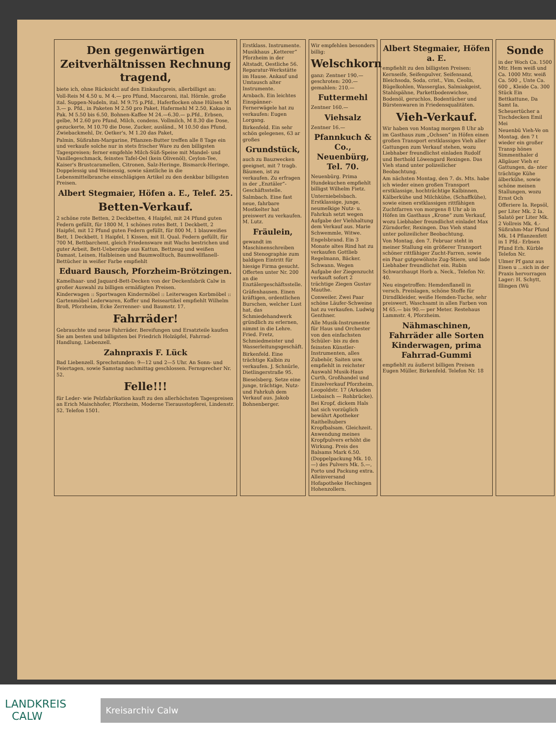Den gegenwärtigen Zeitverhältnissen Rechnung tragend,
biete ich, ohne Rücksicht auf den Einkaufspreis, allerbilligst an:
Voll-Reis M 4.50 u. M 4.— pro Pfund, Maccaroni, ital. Hörnle, große ital. Suppen-Nudeln, ital. M 9.75 p.Pfd., Haferflocken ohne Hülsen M 3.— p. Pfd., in Paketen M 2.50 pro Paket, Hafermehl M 2.50, Kakao in Pak. M 5.50 bis 6.50, Bohnen-Kaffee M 24.—6.30.— p.Pfd., Erbsen, gelbe, M 2.60 pro Pfund, Milch, condens. Vollmilch, M 8.30 die Dose, gezuckerte, M 10.70 die Dose, Zucker, ausländ., M 10.50 das Pfund, Zwiebackmehl, Dr. Oetker's, M 1.20 das Paket,
Palmin, Süßrahm-Margarine, Pflanzen-Butter treffen alle 8 Tage ein und verkaufe solche nur in stets frischer Ware zu den billigsten Tagespreisen; ferner empfehle Milch-Süß-Speise mit Mandel- und Vanillegeschmack, feinstes Tafel-Oel (kein Olivenöl), Ceylon-Tee, Kaiser's Brustcaramellen, Citronen, Salz-Heringe, Bismarck-Heringe, Doppelessig und Weinessig, sowie sämtliche in die Lebensmittelbranche einschlägigen Artikel zu den denkbar billigsten Preisen.
Albert Stegmaier, Höfen a. E., Telef. 25.
Betten-Verkauf.
2 schöne rote Betten, 2 Deckbetten, 4 Haipfel, mit 24 Pfund guten Federn gefüllt, für 1800 M, 1 schönes rotes Bett, 1 Deckbett, 2 Haipfel, mit 12 Pfund guten Federn gefüllt, für 800 M, 1 blauweißes Bett, 1 Deckbett, 1 Haipfel, 1 Kissen, mit II. Qual. Federn gefüllt, für 700 M, Bettbarchent, gleich Friedensware mit Wachs bestrichen und guter Arbeit, Bett-Ueberzüge aus Kattun, Bettzeug und weißen Damast, Leinen, Halbleinen und Baumwolltuch, Baumwollflanell-Bettücher in weißer Farbe empfiehlt
Eduard Bausch, Pforzheim-Brötzingen.
Kamelhaar- und Jaquard-Bett-Decken von der Deckenfabrik Calw in großer Auswahl zu billigen ermäßigten Preisen.
Kinderwagen :: Sportwagen Kindermöbel :: Leiterwagen Korbmöbel :: Gartenmöbel Lederwaren, Koffer und Reiseartikel empfiehlt Wilhelm Broß, Pforzheim, Ecke Zerrenner- und Baumstr. 17.
Fahrräder!
Gebrauchte und neue Fahrräder. Bereifungen und Ersatzteile kaufen Sie am besten und billigsten bei Friedrich Holzäpfel, Fahrrad-Handlung, Liebenzell.
Zahnpraxis F. Lück
Bad Liebenzell. Sprechstunden: 9—12 und 2—5 Uhr. An Sonn- und Feiertagen, sowie Samstag nachmittag geschlossen. Fernsprecher Nr. 52.
Felle!!!
für Leder- wie Pelzfabrikation kauft zu den allerhöchsten Tagespreisen an Erich Maischhofer, Pforzheim, Moderne Tierausstopferei, Lindenstr. 52. Telefon 1501.
Erstklass. Instrumente. Musikhaus „Ketterer“ Pforzheim in der Altstadt, Oestliche 56. Reparatur-Werkstätte im Hause. Ankauf und Umtausch alter Instrumente.
Arnbach. Ein leichtes Einspänner-Fernerwägele hat zu verkaufen: Eugen Lorgang.
Birkenfeld. Ein sehr schön gelegenes, 63 ar großes
Grundstück,
auch zu Bauzwecken geeignet, mit 7 tragb. Bäumen, ist zu verkaufen. Zu erfragen in der „Enztäler“-Geschäftsstelle.
Salmbach. Eine fast neue, fahrbare Mostkelter hat preiswert zu verkaufen. M. Lutz.
Fräulein,
gewandt im Maschinenschreiben und Stenographie zum baldigen Eintritt für hiesige Firma gesucht. Offerten unter Nr. 200 an die Enztälergeschäftsstelle.
Gräfenhausen. Einen kräftigen, ordentlichen Burschen, welcher Lust hat, das Schmiedehandwerk gründlich zu erlernen, nimmt in die Lehre. Fried. Fretz, Schmiedmeister und Wasserleitungsgeschäft.
Birkenfeld. Eine trächtige Kalbin zu verkaufen. J. Schnürle, Dietlingerstraße 95.
Bieselsberg. Setze eine junge, trächtige, Nutz- und Fahrkuh dem Verkauf aus. Jakob Bohnenberger.
Wir empfehlen besonders billig:
Welschkorn
ganz: Zentner 190.— geschroten: 200.— gemahlen: 210.—
Futtermehl
Zentner 160.—
Viehsalz
Zentner 16.—
Pfannkuch & Co., Neuenbürg, Tel. 70.
Neuenbürg. Prima Hundekuchen empfiehlt billigst Wilhelm Fietz.
Unterniebelsbach. Erstklassige, junge, neumelkige Nutz- u. Fahrkuh setzt wegen Aufgabe der Viehhaltung dem Verkauf aus. Marie Schwemmle, Witwe.
Engelsbrand. Ein 3 Monate altes Rind hat zu verkaufen Gottlieb Regelmann, Bäcker.
Schwann. Wegen Aufgabe der Ziegenzucht verkauft sofort 2 trächtige Ziegen Gustav Mauthe.
Conweiler. Zwei Paar schöne Läufer-Schweine hat zu verkaufen. Ludwig Genthner.
Alle Musik-Instrumente für Haus und Orchester von den einfachsten Schüler- bis zu den feinsten Künstler-Instrumenten, alles Zubehör, Saiten usw. empfiehlt in reichster Auswahl Musik-Haus Curth, Großhandel und Einzelverkauf Pforzheim, Leopoldstr. 17 (Arkaden Liebaisch — Rohbrücke).
Bei Kropf, dickem Hals hat sich vorzüglich bewährt Apotheker Raithelhubers Kropfbalsam. Gleichzeit. Anwendung meines Kropfpulvers erhöht die Wirkung. Preis des Balsams Mark 6.50. (Doppelpackung Mk. 10.—) des Pulvers Mk. 5.—, Porto und Packung extra. Alleinversand Hofapotheke Hechingen Hohenzollern.
Albert Stegmaier, Höfen a. E.
empfiehlt zu den billigsten Preisen: Kernseife, Seifenpulver, Seifensand, Bleichsoda, Soda, crist., Vim, Ceolin, Bügelkohlen, Wasserglas, Salmiakgeist, Stahlspähne, Parkettbodenwichse, Bodenöl, geruchlos, Bodentücher und Bürstenwaren in Friedensqualitäten.
Vieh-Verkauf.
Wir haben von Montag morgen 8 Uhr ab im Gasthaus zum „Ochsen“ in Höfen einen großen Transport erstklassiges Vieh aller Gattungen zum Verkauf stehen, wozu Liebhaber freundlichst einladen Rudolf und Berthold Löwengard Rexingen. Das Vieh stand unter polizeilicher Beobachtung.
Am nächsten Montag, den 7. ds. Mts. habe ich wieder einen großen Transport erstklassige, hochträchtige Kalbinnen, Kälberkühe und Milchkühe, (Schaffkühe), sowie einen erstklassigen rittfähigen Zuchtfarren von morgens 8 Uhr ab in Höfen im Gasthaus „Krone“ zum Verkauf, wozu Liebhaber freundlichst einladet Max Zürndorfer, Rexingen. Das Vieh stand unter polizeilicher Beobachtung.
Von Montag, den 7. Februar steht in meiner Stallung ein größerer Transport schöner rittfähiger Zucht-Farren, sowie ein Paar gutgewöhnte Zug-Stiere, und lade Liebhaber freundlichst ein. Rubin Schwarzhaupt Horb a. Neck., Telefon Nr. 40.
Neu eingetroffen: Hemdenflanell in versch. Preislagen, schöne Stoffe für Dirndlkleider, weiße Hemden-Tuche, sehr preiswert, Waschsamt in allen Farben von M 65.— bis 90.— per Meter. Restehaus Lammstr. 4, Pforzheim.
Nähmaschinen, Fahrräder alle Sorten Kinderwagen, prima Fahrrad-Gummi
empfiehlt zu äußerst billigen Preisen Eugen Müller, Birkenfeld. Telefon Nr. 18
Sonde
in der Woch Ca. 1500 Mtr. Hem weiß und Ca. 1000 Mtr. weiß Ca. 500 „ Unte Ca. 600 „ Kleide Ca. 300 Stück Ein Bettkattune, Da Samt Ia. Scheuertücher a Tischdecken Emil Mei
Neuenbü Vieh-Ve on Montag, den 7 t wieder ein großer Transp hönes Simmenthaler d Allgäuer Vieh er Gattungen, da- nter trächtige Kühe älberkühe, sowie schöne meinen Stallungen, wozu Ernst Och
Offeriere Ia. Repsöl, per Liter Mk. 2 Ia. Salatö per Liter Mk. 2 Vollreis Mk. 4.- Süßrahm-Mar Pfund Mk. 14 Pflanzenfett in 1 Pfd.- Erbsen Pfund Erh. Kürble Telefon Nr.
Ulmer Pf ganz aus Eisen u ...sich in der Praxis hervorragen Lager: H. Schytt, Illingen (Wü
LANDKREIS
CALW
Kreisarchiv Calw